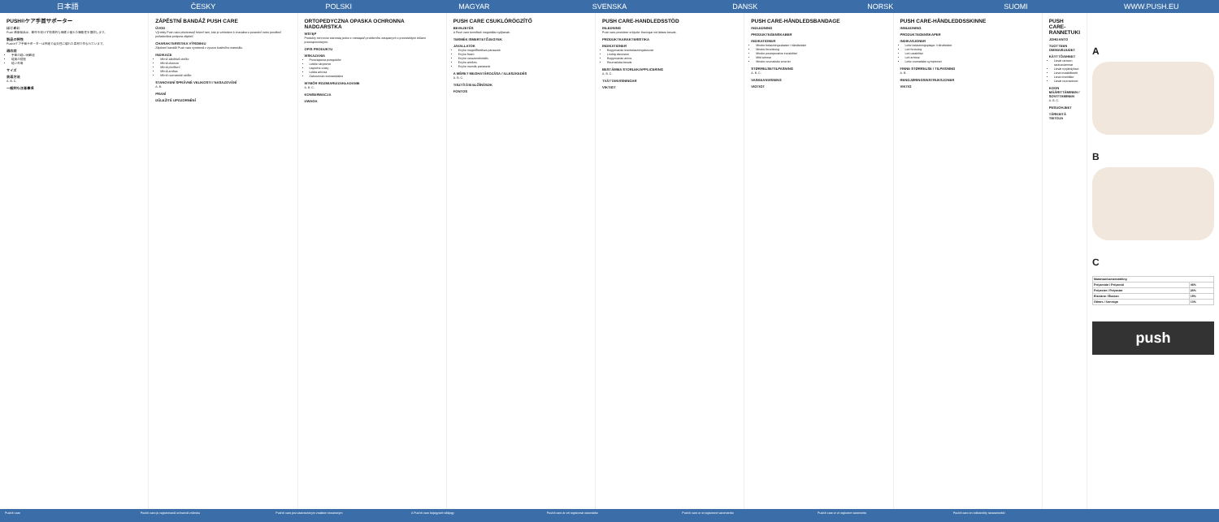日本語 ČESKY POLSKI MAGYAR SVENSKA DANSK NORSK SUOMI WWW.PUSH.EU
PUSH®ケア手首サポーター
はじめに
Push 医療製品は、動作を妨げず効果的な保護と優れた機能性を提供します。
製品の特性
Push®ケア手首サポーターは快適で通気性に優れた素材で作られています。
適応症
手首の軽い関節症
軽度の捻挫
軽い外傷
サイズ
装着方法
A. B. C.
一般的な注意事項
ZÁPĚSTNÍ BANDÁŽ PUSH CARE
ÚVOD
Výrobky Push care představují řešení tam, kde je vzhledem k charakteru poranění nebo postižení požadována podpora zápěstí.
CHARAKTERISTIKA VÝROBKU
Zápěstní bandáž Push care vyrobená z vysoce kvalitního materiálu.
INDIKACE
Mírné zánětlivé obtíže
Mírná distorze
Mírná přetížení
Mírná artróza
Mírné revmatické obtíže
STANOVENÍ SPRÁVNÉ VELIKOSTI / NASAZOVÁNÍ
A. B.
PRANÍ
DŮLEŽITÉ UPOZORNĚNÍ
ORTOPEDYCZNA OPASKA OCHRONNA NADGARSTKA
WSTĘP
Produkty ochronne stanowią jedno z rozwiązań problemów związanych z przewlekłymi bólami przeciążeniowymi.
OPIS PRODUKTU
WSKAZANIA
Przeciążenia przegubów
Lekkie skręcenie
Łagodne urazy
Lekka artroza
Zaburzenia reumatoidalne
WYBÓR ROZMIARU/ZAKŁADANIE
A. B. C.
KONSERWACJA
UWAGA
PUSH CARE CSUKLÓRÖGZÍTŐ
BEVEZETÉS
A Push care termékek megoldást nyújtanak.
TERMÉK ISMERTETŐJEGYEK
JAVALLATOK
Enyhe megerőltetéses panaszok
Enyhe ficam
Enyhe vesszeménödés
Enyhe artrózis
Enyhe reumás panaszok
A MÉRET MEGHATÁROZÁSA / ILLESZKEDÉS
A. B. C.
TISZTÍTÁSI ELŐÍRÁSOK
FONTOS
PUSH CARE-HANDLEDSSTÖD
INLEDNING
Push care-produkter erbjuder lösningar vid lättare besvär.
PRODUKTKARAKTERISTIKA
INDIKATIONER
Begynnande överbelastningsbesvär
Lindrig distorsion
Begynnande artros
Reumatiska besvär
BESTÄMMA STORLEK/APPLICERING
A. B. C.
TVÄTTANVISNINGAR
VIKTIGT
PUSH CARE-HÅNDLEDSBANDAGE
INDLEDNING
PRODUKTEGENSKABER
INDIKATIONER
Mindre belastningsskader i håndleddet
Mindre forvridning
Mindre postoperative instabilitet
Mild artrose
Mindre reumatiske smerter
STØRRELSE/TILPASNING
A. B. C.
VASKEANVISNING
VIGTIGT
PUSH CARE-HÅNDLEDDSSKINNE
INNLEDNING
PRODUKTEGENSKAPER
INDIKASJONER
Lette belastningsplager i håndleddet
Lett forstuing
Lett ustabilitet
Lett artrose
Lette reumatiske symptomer
FINNE STØRRELSE / TILPASNING
A. B.
RENGJØRINGSINSTRUKSJONER
VIKTIG
PUSH CARE-RANNETUKI
JOHDANTO
TUOTTEEN OMINAISUUDET
KÄYTTÖAIHEET
Lievät ranteen rasitusvammat
Lievät nyrjähdykset
Lievä instabiliteetti
Lievä nivelrikko
Lievät reumaoireet
KOON MÄÄRITTÄMINEN / SOVITTAMINEN
A. B. C.
PESUOHJEET
TÄRKEITÄ TIETOJA
A
B
C
| Materiaalisamenstelling | |
| --- | --- |
| Polyamide / Polyamid | 46% |
| Polyester / Polyester | 26% |
| Elastane / Elastan | 15% |
| Others / Sonstige | 13% |
push
Push® care Push® care je registrovaná ochranná známka
Push® care jest zastrzeżonym znakiem towarowym
A Push® care bejegyzett védjegy
Push® care är ett registrerat varumärke
Push® care er et registreret varemærke
Push® care er et registrert varemerke
Push® care on rekisteröity tavaramerkki